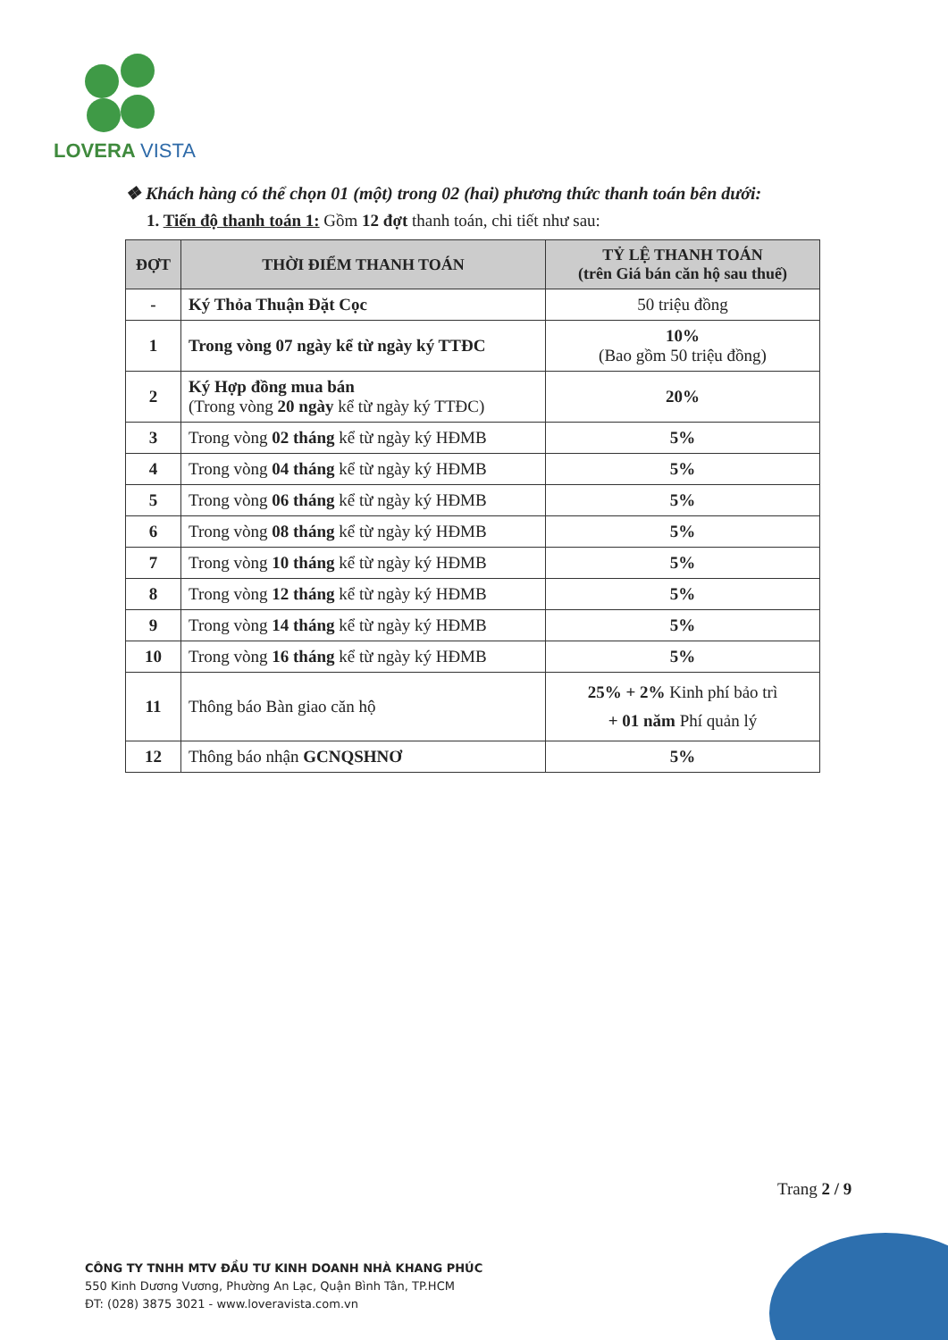LOVERA VISTA
❖ Khách hàng có thể chọn 01 (một) trong 02 (hai) phương thức thanh toán bên dưới:
1. Tiến độ thanh toán 1: Gồm 12 đợt thanh toán, chi tiết như sau:
| ĐỢT | THỜI ĐIỂM THANH TOÁN | TỶ LỆ THANH TOÁN (trên Giá bán căn hộ sau thuế) |
| --- | --- | --- |
| - | Ký Thỏa Thuận Đặt Cọc | 50 triệu đồng |
| 1 | Trong vòng 07 ngày kể từ ngày ký TTĐC | 10% (Bao gồm 50 triệu đồng) |
| 2 | Ký Hợp đồng mua bán (Trong vòng 20 ngày kể từ ngày ký TTĐC) | 20% |
| 3 | Trong vòng 02 tháng kể từ ngày ký HĐMB | 5% |
| 4 | Trong vòng 04 tháng kể từ ngày ký HĐMB | 5% |
| 5 | Trong vòng 06 tháng kể từ ngày ký HĐMB | 5% |
| 6 | Trong vòng 08 tháng kể từ ngày ký HĐMB | 5% |
| 7 | Trong vòng 10 tháng kể từ ngày ký HĐMB | 5% |
| 8 | Trong vòng 12 tháng kể từ ngày ký HĐMB | 5% |
| 9 | Trong vòng 14 tháng kể từ ngày ký HĐMB | 5% |
| 10 | Trong vòng 16 tháng kể từ ngày ký HĐMB | 5% |
| 11 | Thông báo Bàn giao căn hộ | 25% + 2% Kinh phí bảo trì + 01 năm Phí quản lý |
| 12 | Thông báo nhận GCNQSHNƠ | 5% |
Trang 2 / 9
CÔNG TY TNHH MTV ĐẦU TƯ KINH DOANH NHÀ KHANG PHÚC
550 Kinh Dương Vương, Phường An Lạc, Quận Bình Tân, TP.HCM
ĐT: (028) 3875 3021 - www.loveravista.com.vn